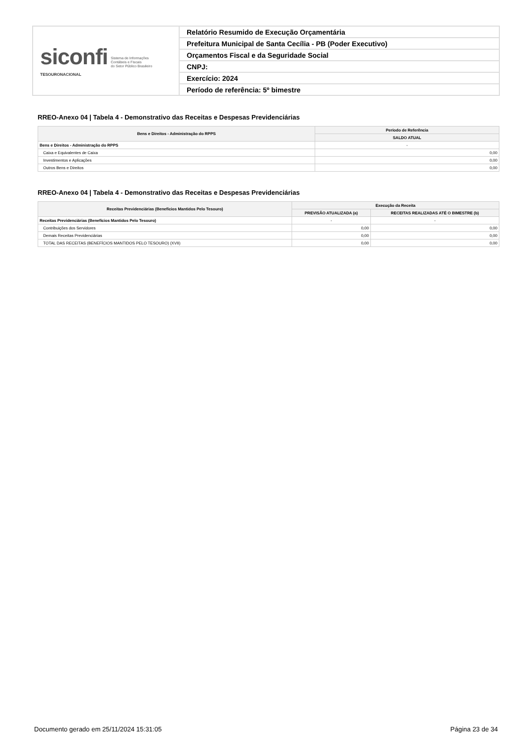| siconfi Sistema de Informações Contábeis e Fiscais do Setor Público Brasileiro TESOURONACIONAL | Relatório Resumido de Execução Orçamentária |
| | Prefeitura Municipal de Santa Cecília - PB (Poder Executivo) |
| | Orçamentos Fiscal e da Seguridade Social |
| | CNPJ: |
| | Exercício: 2024 |
| | Período de referência: 5º bimestre |
RREO-Anexo 04 | Tabela 4 - Demonstrativo das Receitas e Despesas Previdenciárias
| Bens e Direitos - Administração do RPPS | Período de Referência |
| --- | --- |
| | SALDO ATUAL |
| Bens e Direitos - Administração do RPPS | - |
| Caixa e Equivalentes de Caixa | 0,00 |
| Investimentos e Aplicações | 0,00 |
| Outros Bens e Direitos | 0,00 |
RREO-Anexo 04 | Tabela 4 - Demonstrativo das Receitas e Despesas Previdenciárias
| Receitas Previdenciárias (Benefícios Mantidos Pelo Tesouro) | Execução da Receita | |
| --- | --- | --- |
| | PREVISÃO ATUALIZADA (a) | RECEITAS REALIZADAS ATÉ O BIMESTRE (b) |
| Receitas Previdenciárias (Benefícios Mantidos Pelo Tesouro) | - | - |
| Contribuições dos Servidores | 0,00 | 0,00 |
| Demais Receitas Previdenciárias | 0,00 | 0,00 |
| TOTAL DAS RECEITAS (BENEFÍCIOS MANTIDOS PELO TESOURO) (XVII) | 0,00 | 0,00 |
Documento gerado em 25/11/2024 15:31:05 Página 23 de 34